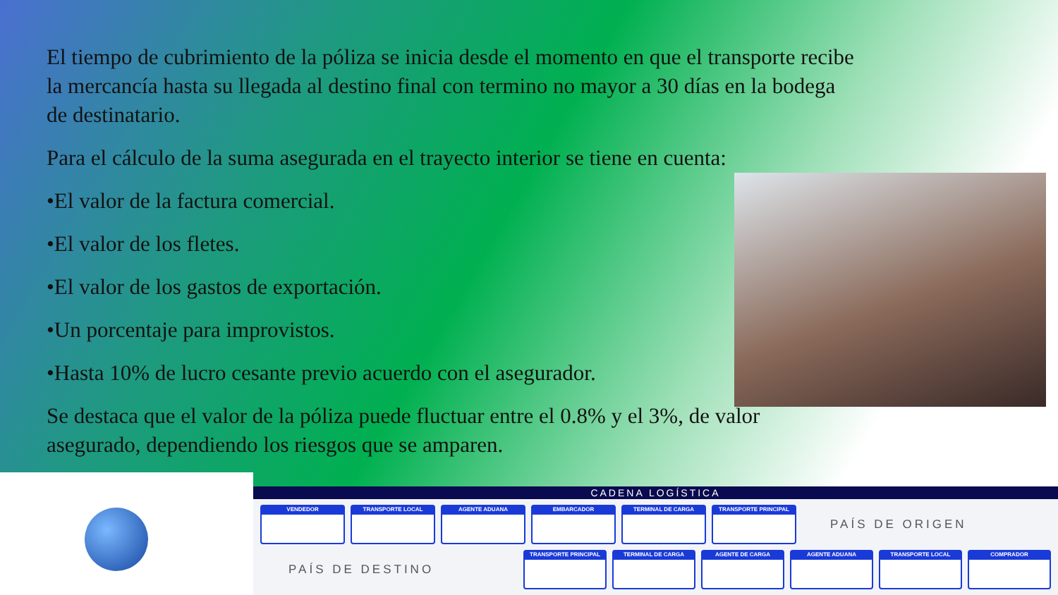El tiempo de cubrimiento de la póliza se inicia desde el momento en que el transporte recibe la mercancía hasta su llegada al destino final con termino no mayor a 30 días en la bodega de destinatario.
Para el cálculo de la suma asegurada en el trayecto interior se tiene en cuenta:
•El valor de la factura comercial.
•El valor de los fletes.
•El valor de los gastos de exportación.
•Un porcentaje para improvistos.
•Hasta 10% de lucro cesante previo acuerdo con el asegurador.
Se destaca que el valor de la póliza puede fluctuar entre el 0.8% y el 3%, de valor asegurado, dependiendo los riesgos que se amparen.
CADENA LOGÍSTICA
VENDEDOR TRANSPORTE LOCAL AGENTE ADUANA EMBARCADOR TERMINAL DE CARGA TRANSPORTE PRINCIPAL
PAÍS DE ORIGEN
PAÍS DE DESTINO
TRANSPORTE PRINCIPAL TERMINAL DE CARGA AGENTE DE CARGA AGENTE ADUANA TRANSPORTE LOCAL COMPRADOR